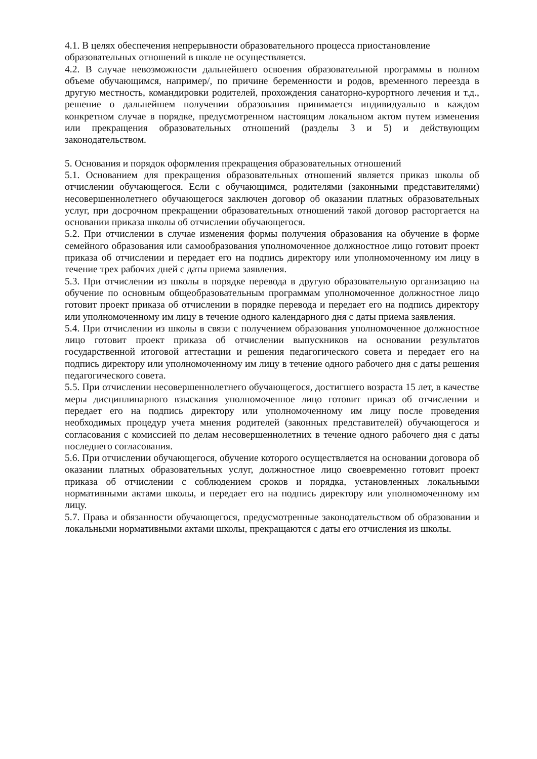4.1. В целях обеспечения непрерывности образовательного процесса приостановление образовательных отношений в школе не осуществляется.
4.2. В случае невозможности дальнейшего освоения образовательной программы в полном объеме обучающимся, например/, по причине беременности и родов, временного переезда в другую местность, командировки родителей, прохождения санаторно-курортного лечения и т.д., решение о дальнейшем получении образования принимается индивидуально в каждом конкретном случае в порядке, предусмотренном настоящим локальном актом путем изменения или прекращения образовательных отношений (разделы 3 и 5) и действующим законодательством.
5. Основания и порядок оформления прекращения образовательных отношений
5.1. Основанием для прекращения образовательных отношений является приказ школы об отчислении обучающегося. Если с обучающимся, родителями (законными представителями) несовершеннолетнего обучающегося заключен договор об оказании платных образовательных услуг, при досрочном прекращении образовательных отношений такой договор расторгается на основании приказа школы об отчислении обучающегося.
5.2. При отчислении в случае изменения формы получения образования на обучение в форме семейного образования или самообразования уполномоченное должностное лицо готовит проект приказа об отчислении и передает его на подпись директору или уполномоченному им лицу в течение трех рабочих дней с даты приема заявления.
5.3. При отчислении из школы в порядке перевода в другую образовательную организацию на обучение по основным общеобразовательным программам уполномоченное должностное лицо готовит проект приказа об отчислении в порядке перевода и передает его на подпись директору или уполномоченному им лицу в течение одного календарного дня с даты приема заявления.
5.4. При отчислении из школы в связи с получением образования уполномоченное должностное лицо готовит проект приказа об отчислении выпускников на основании результатов государственной итоговой аттестации и решения педагогического совета и передает его на подпись директору или уполномоченному им лицу в течение одного рабочего дня с даты решения педагогического совета.
5.5. При отчислении несовершеннолетнего обучающегося, достигшего возраста 15 лет, в качестве меры дисциплинарного взыскания уполномоченное лицо готовит приказ об отчислении и передает его на подпись директору или уполномоченному им лицу после проведения необходимых процедур учета мнения родителей (законных представителей) обучающегося и согласования с комиссией по делам несовершеннолетних в течение одного рабочего дня с даты последнего согласования.
5.6. При отчислении обучающегося, обучение которого осуществляется на основании договора об оказании платных образовательных услуг, должностное лицо своевременно готовит проект приказа об отчислении с соблюдением сроков и порядка, установленных локальными нормативными актами школы, и передает его на подпись директору или уполномоченному им лицу.
5.7. Права и обязанности обучающегося, предусмотренные законодательством об образовании и локальными нормативными актами школы, прекращаются с даты его отчисления из школы.